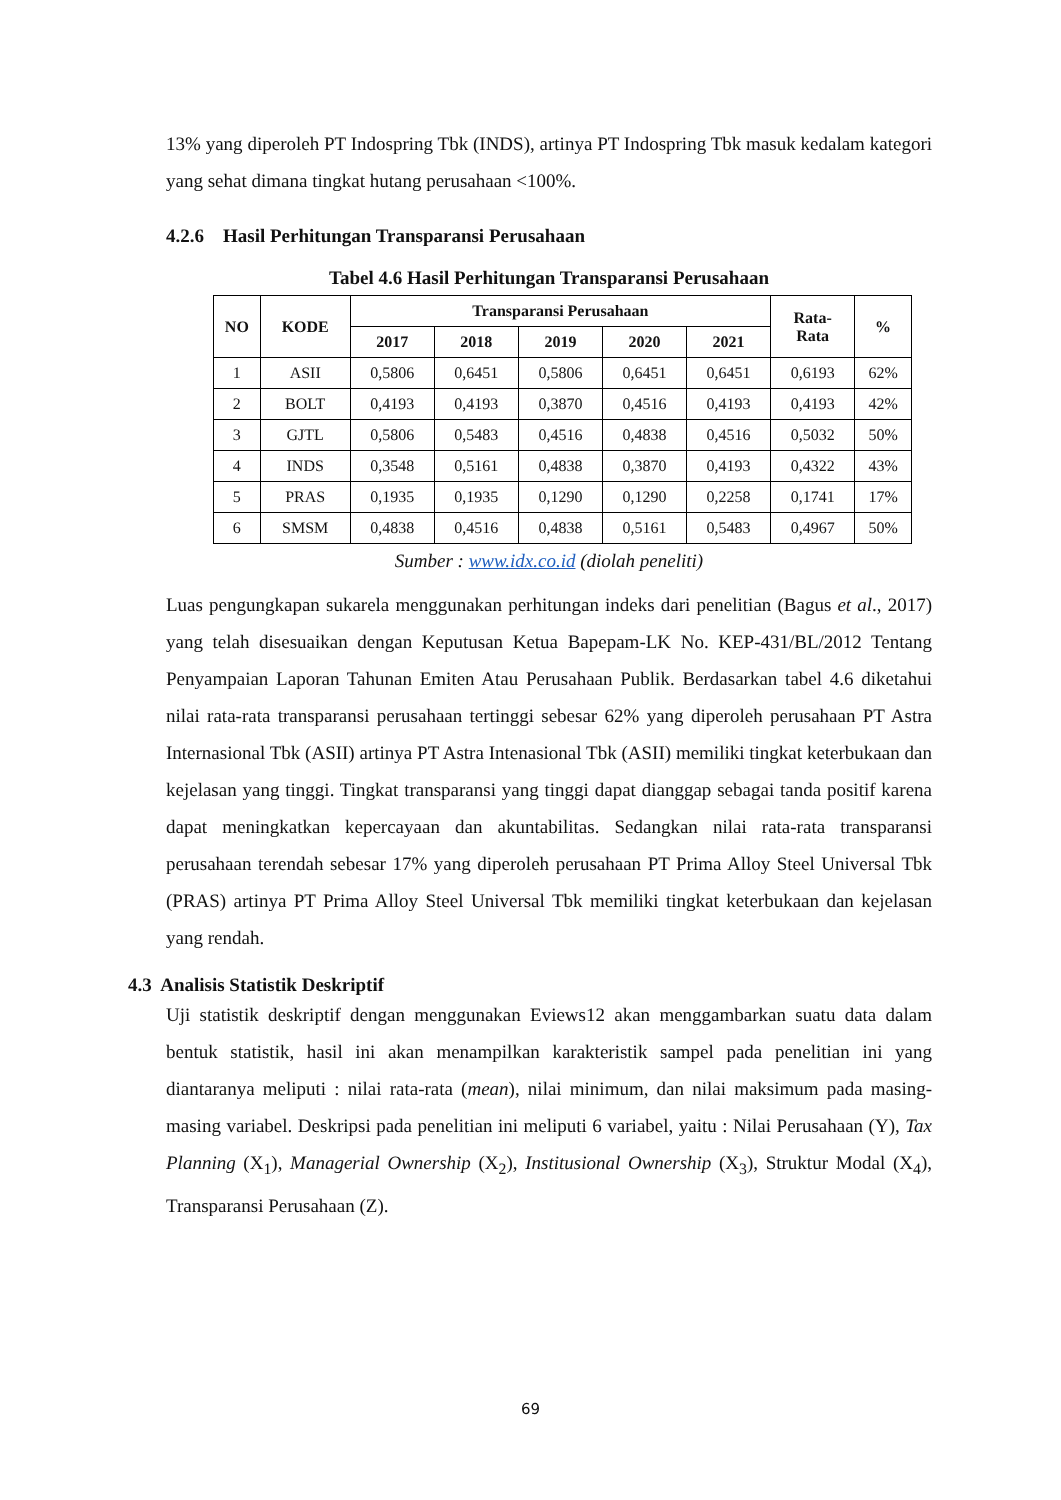13% yang diperoleh PT Indospring Tbk (INDS), artinya PT Indospring Tbk masuk kedalam kategori yang sehat dimana tingkat hutang perusahaan <100%.
4.2.6 Hasil Perhitungan Transparansi Perusahaan
Tabel 4.6 Hasil Perhitungan Transparansi Perusahaan
| NO | KODE | Transparansi Perusahaan | | | | | Rata- Rata | % |
| --- | --- | --- | --- | --- | --- | --- | --- | --- |
| | | 2017 | 2018 | 2019 | 2020 | 2021 | | |
| 1 | ASII | 0,5806 | 0,6451 | 0,5806 | 0,6451 | 0,6451 | 0,6193 | 62% |
| 2 | BOLT | 0,4193 | 0,4193 | 0,3870 | 0,4516 | 0,4193 | 0,4193 | 42% |
| 3 | GJTL | 0,5806 | 0,5483 | 0,4516 | 0,4838 | 0,4516 | 0,5032 | 50% |
| 4 | INDS | 0,3548 | 0,5161 | 0,4838 | 0,3870 | 0,4193 | 0,4322 | 43% |
| 5 | PRAS | 0,1935 | 0,1935 | 0,1290 | 0,1290 | 0,2258 | 0,1741 | 17% |
| 6 | SMSM | 0,4838 | 0,4516 | 0,4838 | 0,5161 | 0,5483 | 0,4967 | 50% |
Sumber : www.idx.co.id (diolah peneliti)
Luas pengungkapan sukarela menggunakan perhitungan indeks dari penelitian (Bagus et al., 2017) yang telah disesuaikan dengan Keputusan Ketua Bapepam-LK No. KEP-431/BL/2012 Tentang Penyampaian Laporan Tahunan Emiten Atau Perusahaan Publik. Berdasarkan tabel 4.6 diketahui nilai rata-rata transparansi perusahaan tertinggi sebesar 62% yang diperoleh perusahaan PT Astra Internasional Tbk (ASII) artinya PT Astra Intenasional Tbk (ASII) memiliki tingkat keterbukaan dan kejelasan yang tinggi. Tingkat transparansi yang tinggi dapat dianggap sebagai tanda positif karena dapat meningkatkan kepercayaan dan akuntabilitas. Sedangkan nilai rata-rata transparansi perusahaan terendah sebesar 17% yang diperoleh perusahaan PT Prima Alloy Steel Universal Tbk (PRAS) artinya PT Prima Alloy Steel Universal Tbk memiliki tingkat keterbukaan dan kejelasan yang rendah.
4.3 Analisis Statistik Deskriptif
Uji statistik deskriptif dengan menggunakan Eviews12 akan menggambarkan suatu data dalam bentuk statistik, hasil ini akan menampilkan karakteristik sampel pada penelitian ini yang diantaranya meliputi : nilai rata-rata (mean), nilai minimum, dan nilai maksimum pada masing-masing variabel. Deskripsi pada penelitian ini meliputi 6 variabel, yaitu : Nilai Perusahaan (Y), Tax Planning (X<sub>1</sub>), Managerial Ownership (X<sub>2</sub>), Institusional Ownership (X<sub>3</sub>), Struktur Modal (X<sub>4</sub>), Transparansi Perusahaan (Z).
69